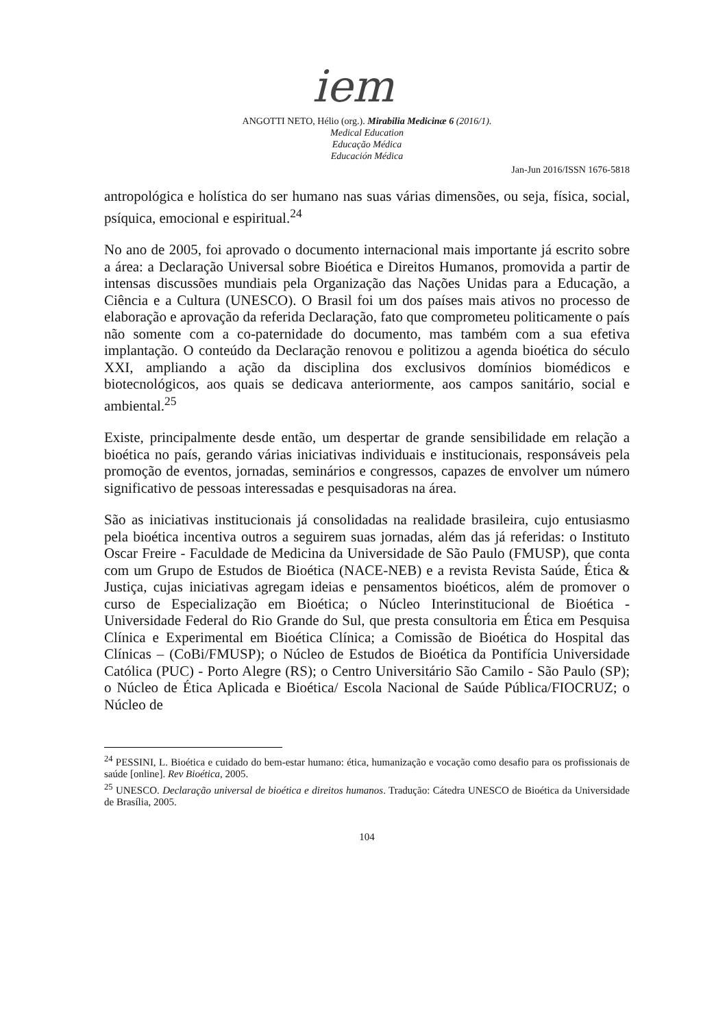iem
ANGOTTI NETO, Hélio (org.). Mirabilia Medicinæ 6 (2016/1).
Medical Education
Educação Médica
Educación Médica
Jan-Jun 2016/ISSN 1676-5818
antropológica e holística do ser humano nas suas várias dimensões, ou seja, física, social, psíquica, emocional e espiritual.<sup>24</sup>
No ano de 2005, foi aprovado o documento internacional mais importante já escrito sobre a área: a Declaração Universal sobre Bioética e Direitos Humanos, promovida a partir de intensas discussões mundiais pela Organização das Nações Unidas para a Educação, a Ciência e a Cultura (UNESCO). O Brasil foi um dos países mais ativos no processo de elaboração e aprovação da referida Declaração, fato que comprometeu politicamente o país não somente com a co-paternidade do documento, mas também com a sua efetiva implantação. O conteúdo da Declaração renovou e politizou a agenda bioética do século XXI, ampliando a ação da disciplina dos exclusivos domínios biomédicos e biotecnológicos, aos quais se dedicava anteriormente, aos campos sanitário, social e ambiental.<sup>25</sup>
Existe, principalmente desde então, um despertar de grande sensibilidade em relação a bioética no país, gerando várias iniciativas individuais e institucionais, responsáveis pela promoção de eventos, jornadas, seminários e congressos, capazes de envolver um número significativo de pessoas interessadas e pesquisadoras na área.
São as iniciativas institucionais já consolidadas na realidade brasileira, cujo entusiasmo pela bioética incentiva outros a seguirem suas jornadas, além das já referidas: o Instituto Oscar Freire - Faculdade de Medicina da Universidade de São Paulo (FMUSP), que conta com um Grupo de Estudos de Bioética (NACE-NEB) e a revista Revista Saúde, Ética & Justiça, cujas iniciativas agregam ideias e pensamentos bioéticos, além de promover o curso de Especialização em Bioética; o Núcleo Interinstitucional de Bioética - Universidade Federal do Rio Grande do Sul, que presta consultoria em Ética em Pesquisa Clínica e Experimental em Bioética Clínica; a Comissão de Bioética do Hospital das Clínicas – (CoBi/FMUSP); o Núcleo de Estudos de Bioética da Pontifícia Universidade Católica (PUC) - Porto Alegre (RS); o Centro Universitário São Camilo - São Paulo (SP); o Núcleo de Ética Aplicada e Bioética/ Escola Nacional de Saúde Pública/FIOCRUZ; o Núcleo de
<sup>24</sup> PESSINI, L. Bioética e cuidado do bem-estar humano: ética, humanização e vocação como desafio para os profissionais de saúde [online]. Rev Bioética, 2005.
<sup>25</sup> UNESCO. Declaração universal de bioética e direitos humanos. Tradução: Cátedra UNESCO de Bioética da Universidade de Brasília, 2005.
104